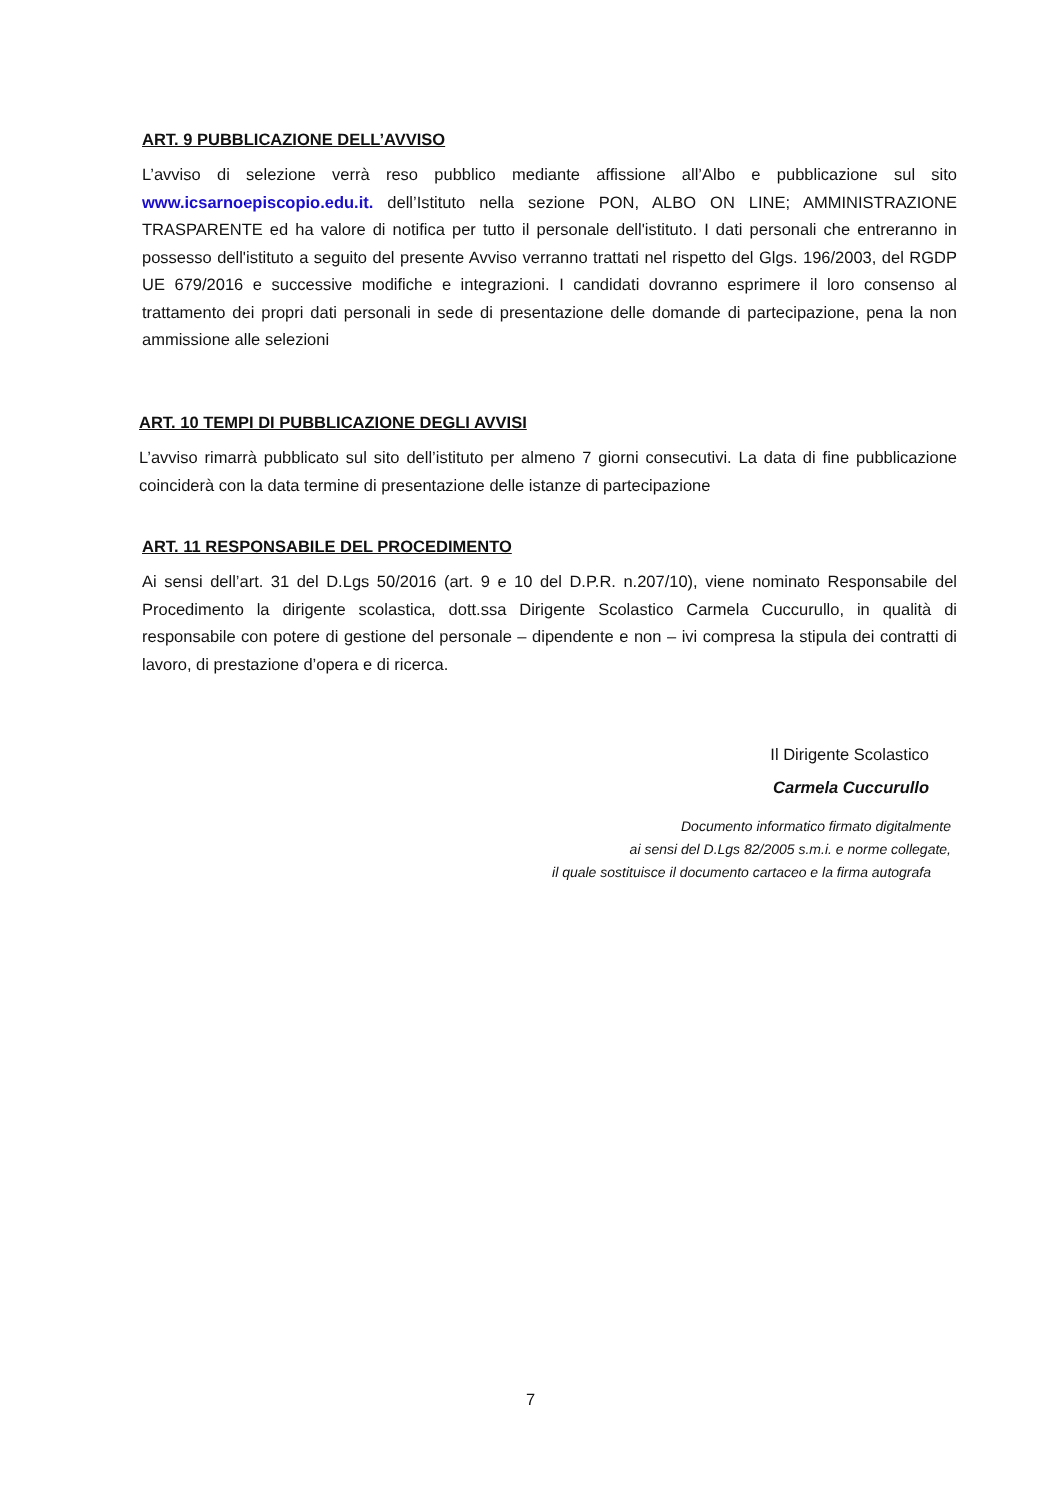ART. 9 PUBBLICAZIONE DELL’AVVISO
L’avviso di selezione verrà reso pubblico mediante affissione all’Albo e pubblicazione sul sito www.icsarnoepiscopio.edu.it. dell’Istituto nella sezione PON, ALBO ON LINE; AMMINISTRAZIONE TRASPARENTE ed ha valore di notifica per tutto il personale dell'istituto. I dati personali che entreranno in possesso dell'istituto a seguito del presente Avviso verranno trattati nel rispetto del Glgs. 196/2003, del RGDP UE 679/2016 e successive modifiche e integrazioni. I candidati dovranno esprimere il loro consenso al trattamento dei propri dati personali in sede di presentazione delle domande di partecipazione, pena la non ammissione alle selezioni
ART. 10 TEMPI DI PUBBLICAZIONE DEGLI AVVISI
L’avviso rimarrà pubblicato sul sito dell’istituto per almeno 7 giorni consecutivi. La data di fine pubblicazione coinciderà con la data termine di presentazione delle istanze di partecipazione
ART. 11 RESPONSABILE DEL PROCEDIMENTO
Ai sensi dell’art. 31 del D.Lgs 50/2016 (art. 9 e 10 del D.P.R. n.207/10), viene nominato Responsabile del Procedimento la dirigente scolastica, dott.ssa Dirigente Scolastico Carmela Cuccurullo, in qualità di responsabile con potere di gestione del personale – dipendente e non – ivi compresa la stipula dei contratti di lavoro, di prestazione d’opera e di ricerca.
Il Dirigente Scolastico
Carmela Cuccurullo
Documento informatico firmato digitalmente
ai sensi del D.Lgs 82/2005 s.m.i. e norme collegate,
il quale sostituisce il documento cartaceo e la firma autografa
7